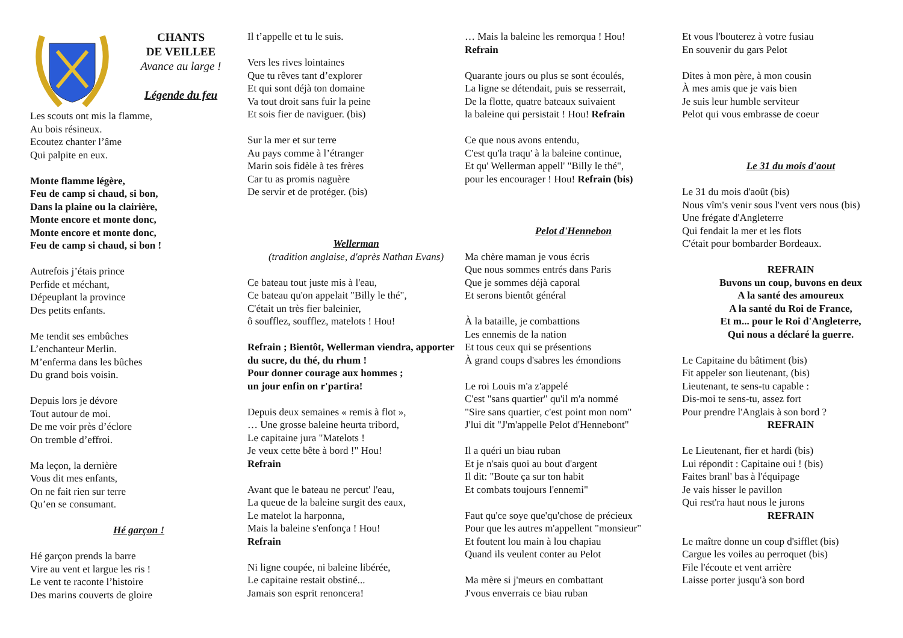CHANTS
DE VEILLEE
Avance au large !
Légende du feu
Les scouts ont mis la flamme,
Au bois résineux.
Ecoutez chanter l’âme
Qui palpite en eux.
Monte flamme légère,
Feu de camp si chaud, si bon,
Dans la plaine ou la clairière,
Monte encore et monte donc,
Monte encore et monte donc,
Feu de camp si chaud, si bon !
Autrefois j’étais prince
Perfide et méchant,
Dépeuplant la province
Des petits enfants.
Me tendit ses embûches
L’enchanteur Merlin.
M’enferma dans les bûches
Du grand bois voisin.
Depuis lors je dévore
Tout autour de moi.
De me voir près d’éclore
On tremble d’effroi.
Ma leçon, la dernière
Vous dit mes enfants,
On ne fait rien sur terre
Qu’en se consumant.
Hé garçon !
Hé garçon prends la barre
Vire au vent et largue les ris !
Le vent te raconte l’histoire
Des marins couverts de gloire
Il t’appelle et tu le suis.
Vers les rives lointaines
Que tu rêves tant d’explorer
Et qui sont déjà ton domaine
Va tout droit sans fuir la peine
Et sois fier de naviguer. (bis)
Sur la mer et sur terre
Au pays comme à l’étranger
Marin sois fidèle à tes frères
Car tu as promis naguère
De servir et de protéger. (bis)
Wellerman
(tradition anglaise, d'après Nathan Evans)
Ce bateau tout juste mis à l'eau,
Ce bateau qu'on appelait "Billy le thé",
C'était un très fier baleinier,
ô soufflez, soufflez, matelots ! Hou!
Refrain ; Bientôt, Wellerman viendra, apporter du sucre, du thé, du rhum !
Pour donner courage aux hommes ;
un jour enfin on r'partira!
Depuis deux semaines « remis à flot »,
… Une grosse baleine heurta tribord,
Le capitaine jura "Matelots !
Je veux cette bête à bord !" Hou!
Refrain
Avant que le bateau ne percut' l'eau,
La queue de la baleine surgit des eaux,
Le matelot la harponna,
Mais la baleine s'enfonça ! Hou!
Refrain
Ni ligne coupée, ni baleine libérée,
Le capitaine restait obstiné...
Jamais son esprit renoncera!
… Mais la baleine les remorqua ! Hou!
Refrain
Quarante jours ou plus se sont écoulés,
La ligne se détendait, puis se resserrait,
De la flotte, quatre bateaux suivaient
la baleine qui persistait ! Hou! Refrain
Ce que nous avons entendu,
C'est qu'la traqu' à la baleine continue,
Et qu' Wellerman appell' "Billy le thé",
pour les encourager ! Hou! Refrain (bis)
Pelot d'Hennebon
Ma chère maman je vous écris
Que nous sommes entrés dans Paris
Que je sommes déjà caporal
Et serons bientôt général
À la bataille, je combattions
Les ennemis de la nation
Et tous ceux qui se présentions
À grand coups d'sabres les émondions
Le roi Louis m'a z'appelé
C'est "sans quartier" qu'il m'a nommé
"Sire sans quartier, c'est point mon nom"
J'lui dit "J'm'appelle Pelot d'Hennebont"
Il a quéri un biau ruban
Et je n'sais quoi au bout d'argent
Il dit: "Boute ça sur ton habit
Et combats toujours l'ennemi"
Faut qu'ce soye que'qu'chose de précieux
Pour que les autres m'appellent "monsieur"
Et foutent lou main à lou chapiau
Quand ils veulent conter au Pelot
Ma mère si j'meurs en combattant
J'vous enverrais ce biau ruban
Et vous l'bouterez à votre fusiau
En souvenir du gars Pelot
Dites à mon père, à mon cousin
À mes amis que je vais bien
Je suis leur humble serviteur
Pelot qui vous embrasse de coeur
Le 31 du mois d'aout
Le 31 du mois d'août (bis)
Nous vîm's venir sous l'vent vers nous (bis)
Une frégate d'Angleterre
Qui fendait la mer et les flots
C'était pour bombarder Bordeaux.
REFRAIN
Buvons un coup, buvons en deux
A la santé des amoureux
A la santé du Roi de France,
Et m... pour le Roi d'Angleterre,
Qui nous a déclaré la guerre.
Le Capitaine du bâtiment (bis)
Fit appeler son lieutenant, (bis)
Lieutenant, te sens-tu capable :
Dis-moi te sens-tu, assez fort
Pour prendre l'Anglais à son bord ?
REFRAIN
Le Lieutenant, fier et hardi (bis)
Lui répondit : Capitaine oui ! (bis)
Faites branl' bas à l'équipage
Je vais hisser le pavillon
Qui rest'ra haut nous le jurons
REFRAIN
Le maître donne un coup d'sifflet (bis)
Cargue les voiles au perroquet (bis)
File l'écoute et vent arrière
Laisse porter jusqu'à son bord